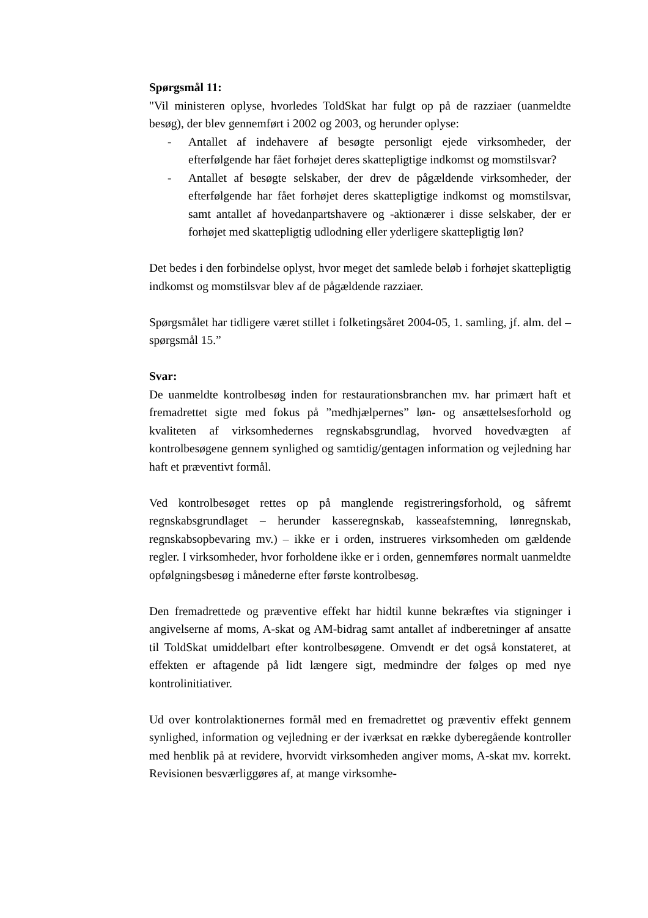Spørgsmål 11:
"Vil ministeren oplyse, hvorledes ToldSkat har fulgt op på de razziaer (uanmeldte besøg), der blev gennemført i 2002 og 2003, og herunder oplyse:
- Antallet af indehavere af besøgte personligt ejede virksomheder, der efterfølgende har fået forhøjet deres skattepligtige indkomst og momstilsvar?
- Antallet af besøgte selskaber, der drev de pågældende virksomheder, der efterfølgende har fået forhøjet deres skattepligtige indkomst og momstilsvar, samt antallet af hovedanpartshavere og -aktionærer i disse selskaber, der er forhøjet med skattepligtig udlodning eller yderligere skattepligtig løn?
Det bedes i den forbindelse oplyst, hvor meget det samlede beløb i forhøjet skattepligtig indkomst og momstilsvar blev af de pågældende razziaer.
Spørgsmålet har tidligere været stillet i folketingsåret 2004-05, 1. samling, jf. alm. del – spørgsmål 15.”
Svar:
De uanmeldte kontrolbesøg inden for restaurationsbranchen mv. har primært haft et fremadrettet sigte med fokus på ”medhjælpernes” løn- og ansættelsesforhold og kvaliteten af virksomhedernes regnskabsgrundlag, hvorved hovedvægten af kontrolbesøgene gennem synlighed og samtidig/gentagen information og vejledning har haft et præventivt formål.
Ved kontrolbesøget rettes op på manglende registreringsforhold, og såfremt regnskabsgrundlaget – herunder kasseregnskab, kasseafstemning, lønregnskab, regnskabsopbevaring mv.) – ikke er i orden, instrueres virksomheden om gældende regler. I virksomheder, hvor forholdene ikke er i orden, gennemføres normalt uanmeldte opfølgningsbesøg i månederne efter første kontrolbesøg.
Den fremadrettede og præventive effekt har hidtil kunne bekræftes via stigninger i angivelserne af moms, A-skat og AM-bidrag samt antallet af indberetninger af ansatte til ToldSkat umiddelbart efter kontrolbesøgene. Omvendt er det også konstateret, at effekten er aftagende på lidt længere sigt, medmindre der følges op med nye kontrolinitiativer.
Ud over kontrolaktionernes formål med en fremadrettet og præventiv effekt gennem synlighed, information og vejledning er der iværksat en række dyberegående kontroller med henblik på at revidere, hvorvidt virksomheden angiver moms, A-skat mv. korrekt. Revisionen besværliggøres af, at mange virksomhe-